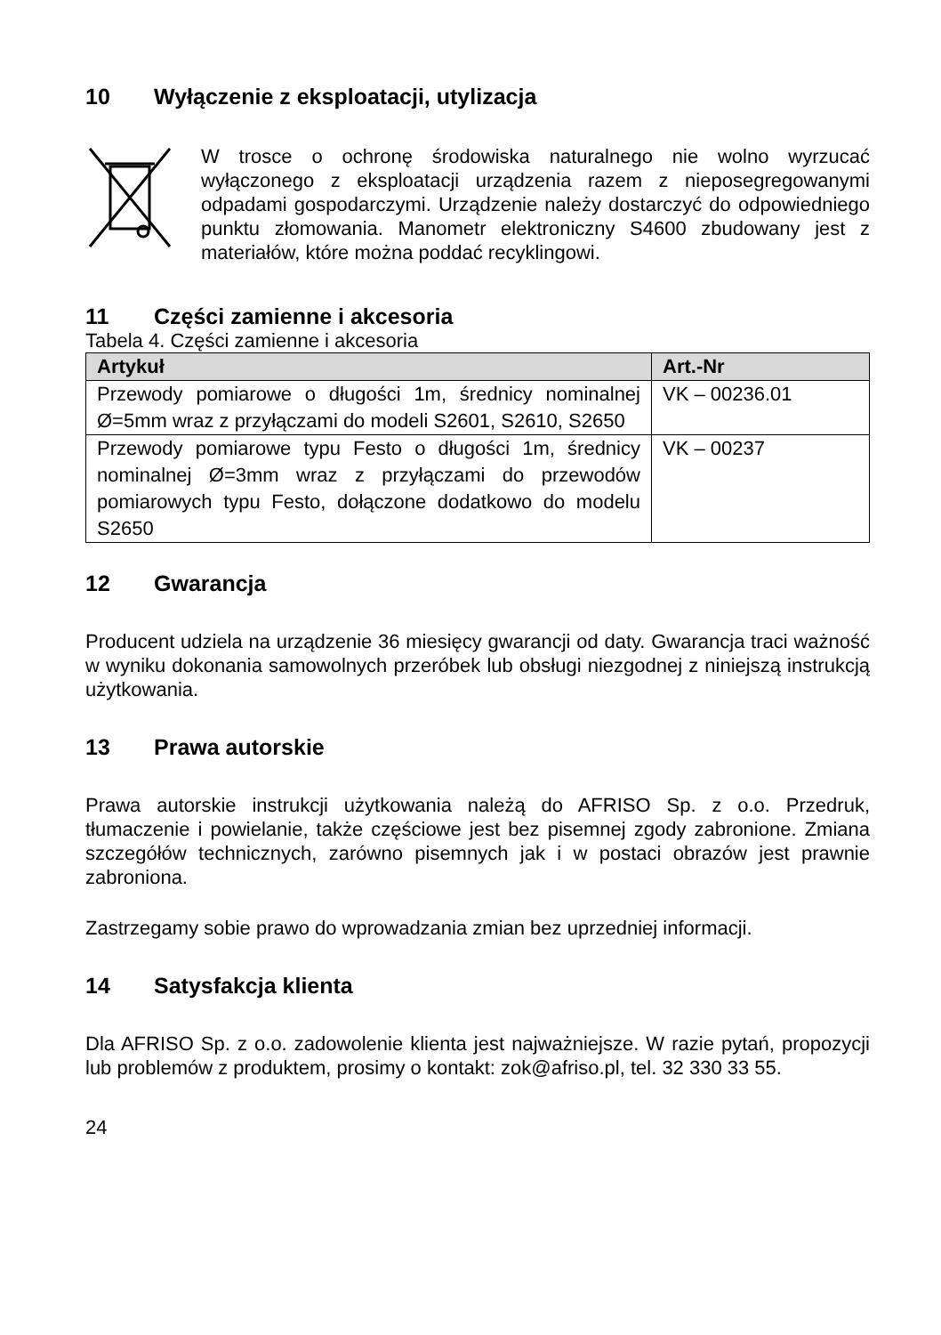10 Wyłączenie z eksploatacji, utylizacja
W trosce o ochronę środowiska naturalnego nie wolno wyrzucać wyłączonego z eksploatacji urządzenia razem z nieposegregowanymi odpadami gospodarczymi. Urządzenie należy dostarczyć do odpowiedniego punktu złomowania. Manometr elektroniczny S4600 zbudowany jest z materiałów, które można poddać recyklingowi.
11 Części zamienne i akcesoria
Tabela 4. Części zamienne i akcesoria
| Artykuł | Art.-Nr |
| --- | --- |
| Przewody pomiarowe o długości 1m, średnicy nominalnej Ø=5mm wraz z przyłączami do modeli S2601, S2610, S2650 | VK – 00236.01 |
| Przewody pomiarowe typu Festo o długości 1m, średnicy nominalnej Ø=3mm wraz z przyłączami do przewodów pomiarowych typu Festo, dołączone dodatkowo do modelu S2650 | VK – 00237 |
12 Gwarancja
Producent udziela na urządzenie 36 miesięcy gwarancji od daty. Gwarancja traci ważność w wyniku dokonania samowolnych przeróbek lub obsługi niezgodnej z niniejszą instrukcją użytkowania.
13 Prawa autorskie
Prawa autorskie instrukcji użytkowania należą do AFRISO Sp. z o.o. Przedruk, tłumaczenie i powielanie, także częściowe jest bez pisemnej zgody zabronione. Zmiana szczegółów technicznych, zarówno pisemnych jak i w postaci obrazów jest prawnie zabroniona.
Zastrzegamy sobie prawo do wprowadzania zmian bez uprzedniej informacji.
14 Satysfakcja klienta
Dla AFRISO Sp. z o.o. zadowolenie klienta jest najważniejsze. W razie pytań, propozycji lub problemów z produktem, prosimy o kontakt: zok@afriso.pl, tel. 32 330 33 55.
24